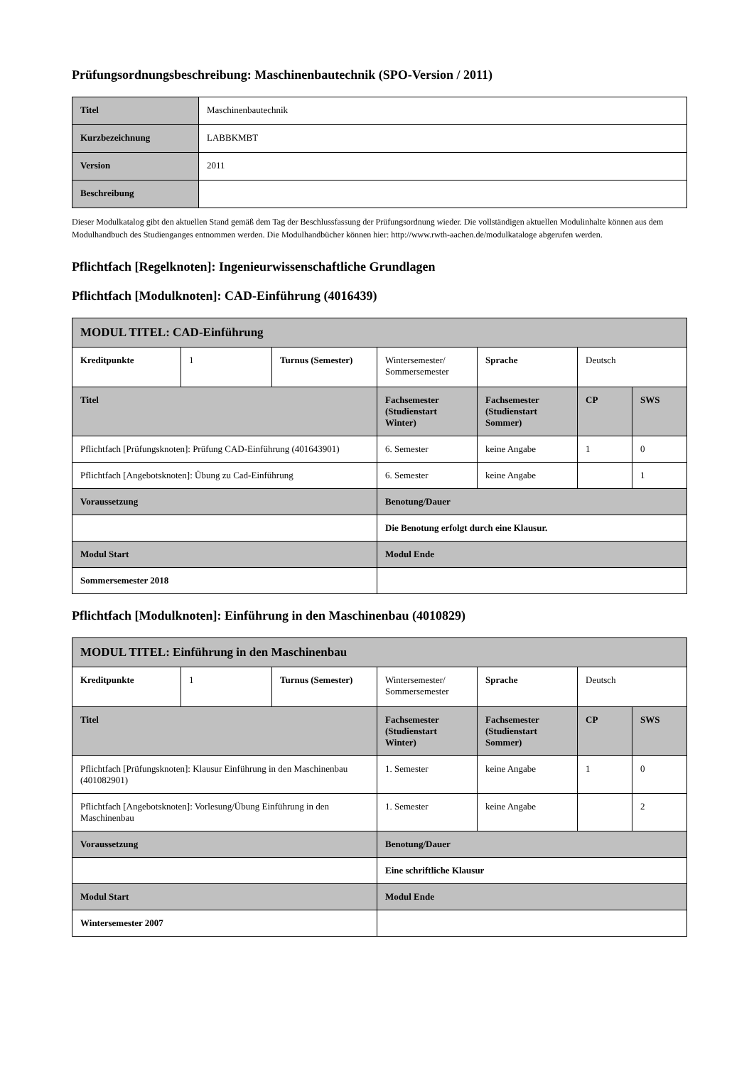Prüfungsordnungsbeschreibung: Maschinenbautechnik (SPO-Version / 2011)
| Titel | Maschinenbautechnik |
| Kurzbezeichnung | LABBKMBT |
| Version | 2011 |
| Beschreibung | |
Dieser Modulkatalog gibt den aktuellen Stand gemäß dem Tag der Beschlussfassung der Prüfungsordnung wieder. Die vollständigen aktuellen Modulinhalte können aus dem Modulhandbuch des Studienganges entnommen werden. Die Modulhandbücher können hier: http://www.rwth-aachen.de/modulkataloge abgerufen werden.
Pflichtfach [Regelknoten]: Ingenieurwissenschaftliche Grundlagen
Pflichtfach [Modulknoten]: CAD-Einführung (4016439)
| MODUL TITEL: CAD-Einführung | | | | | | |
| Kreditpunkte | 1 | Turnus (Semester) | Wintersemester/ Sommersemester | Sprache | Deutsch | |
| Titel | | | Fachsemester (Studienstart Winter) | Fachsemester (Studienstart Sommer) | CP | SWS |
| Pflichtfach [Prüfungsknoten]: Prüfung CAD-Einführung (401643901) | | | 6. Semester | keine Angabe | 1 | 0 |
| Pflichtfach [Angebotsknoten]: Übung zu Cad-Einführung | | | 6. Semester | keine Angabe | | 1 |
| Voraussetzung | | | Benotung/Dauer | | | |
| | | | Die Benotung erfolgt durch eine Klausur. | | | |
| Modul Start | | | Modul Ende | | | |
| Sommersemester 2018 | | | | | | |
Pflichtfach [Modulknoten]: Einführung in den Maschinenbau (4010829)
| MODUL TITEL: Einführung in den Maschinenbau | | | | | | |
| Kreditpunkte | 1 | Turnus (Semester) | Wintersemester/ Sommersemester | Sprache | Deutsch | |
| Titel | | | Fachsemester (Studienstart Winter) | Fachsemester (Studienstart Sommer) | CP | SWS |
| Pflichtfach [Prüfungsknoten]: Klausur Einführung in den Maschinenbau (401082901) | | | 1. Semester | keine Angabe | 1 | 0 |
| Pflichtfach [Angebotsknoten]: Vorlesung/Übung Einführung in den Maschinenbau | | | 1. Semester | keine Angabe | | 2 |
| Voraussetzung | | | Benotung/Dauer | | | |
| | | | Eine schriftliche Klausur | | | |
| Modul Start | | | Modul Ende | | | |
| Wintersemester 2007 | | | | | | |